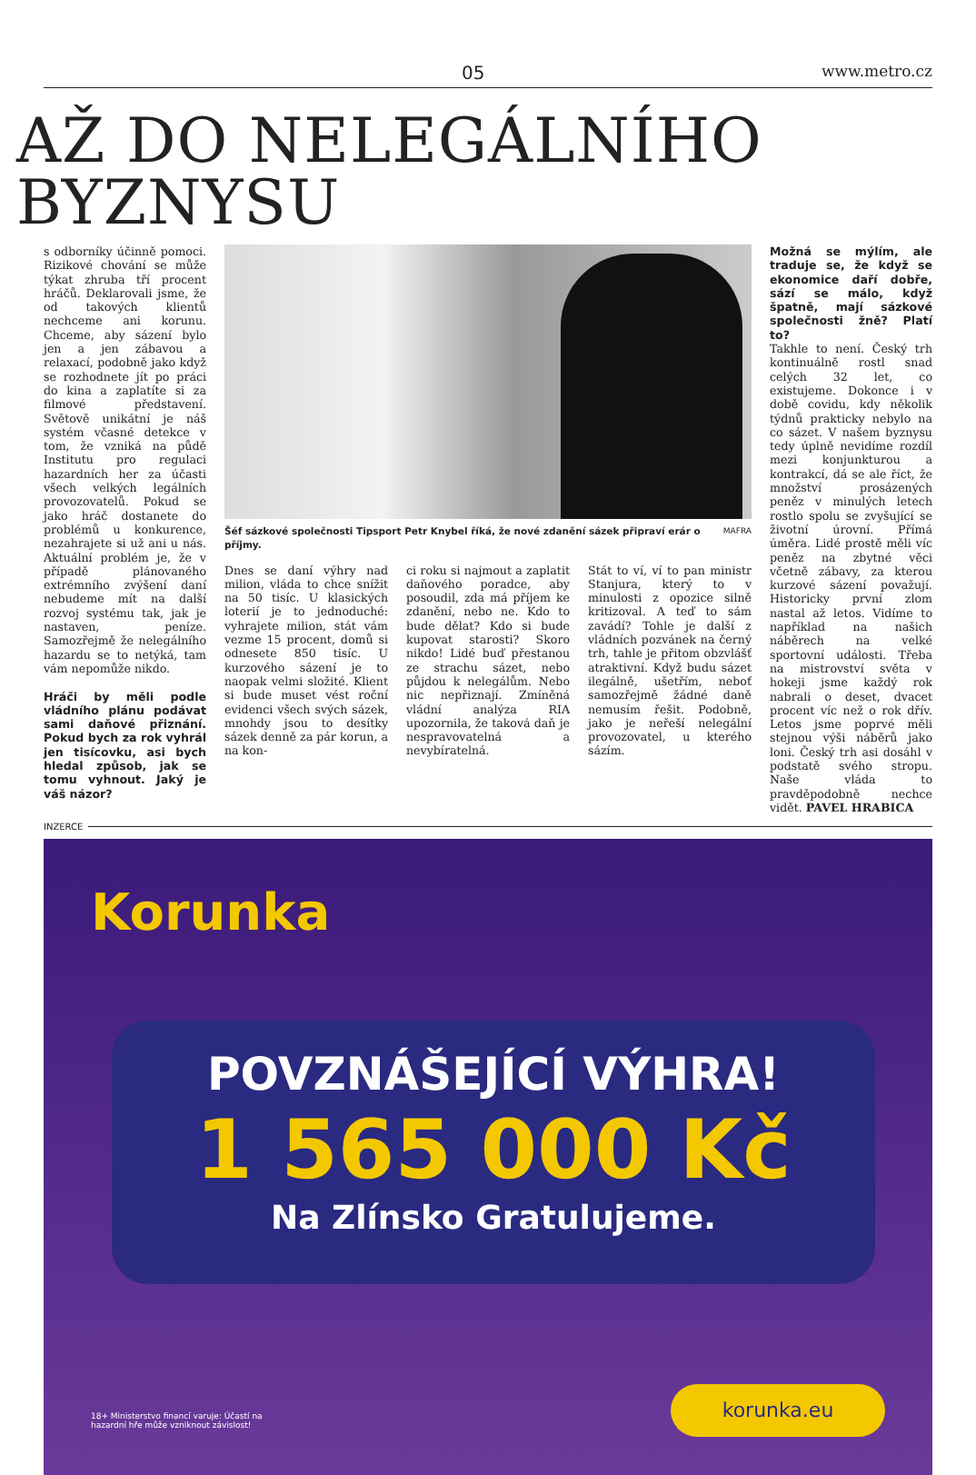05 www.metro.cz
AŽ DO NELEGÁLNÍHO BYZNYSU
s odborníky účinně pomoci. Rizikové chování se může týkat zhruba tří procent hráčů. Deklarovali jsme, že od takových klientů nechceme ani korunu. Chceme, aby sázení bylo jen a jen zábavou a relaxací, podobně jako když se rozhodnete jít po práci do kina a zaplatíte si za filmové představení. Světově unikátní je náš systém včasné detekce v tom, že vzniká na půdě Institutu pro regulaci hazardních her za účasti všech velkých legálních provozovatelů. Pokud se jako hráč dostanete do problémů u konkurence, nezahrajete si už ani u nás. Aktuální problém je, že v případě plánovaného extrémního zvýšení daní nebudeme mít na další rozvoj systému tak, jak je nastaven, peníze. Samozřejmě že nelegálního hazardu se to netýká, tam vám nepomůže nikdo.
Hráči by měli podle vládního plánu podávat sami daňové přiznání. Pokud bych za rok vyhrál jen tisícovku, asi bych hledal způsob, jak se tomu vyhnout. Jaký je váš názor?
Šéf sázkové společnosti Tipsport Petr Knybel říká, že nové zdanění sázek připraví erár o příjmy. MAFRA
Dnes se daní výhry nad milion, vláda to chce snížit na 50 tisíc. U klasických loterií je to jednoduché: vyhrajete milion, stát vám vezme 15 procent, domů si odnesete 850 tisíc. U kurzového sázení je to naopak velmi složité. Klient si bude muset vést roční evidenci všech svých sázek, mnohdy jsou to desítky sázek denně za pár korun, a na kon-
ci roku si najmout a zaplatit daňového poradce, aby posoudil, zda má příjem ke zdanění, nebo ne. Kdo to bude dělat? Kdo si bude kupovat starosti? Skoro nikdo! Lidé buď přestanou ze strachu sázet, nebo půjdou k nelegálům. Nebo nic nepřiznají. Zmíněná vládní analýza RIA upozornila, že taková daň je nespravovatelná a nevybíratelná.
Stát to ví, ví to pan ministr Stanjura, který to v minulosti z opozice silně kritizoval. A teď to sám zavádí? Tohle je další z vládních pozvánek na černý trh, tahle je přitom obzvlášť atraktivní. Když budu sázet ilegálně, ušetřím, neboť samozřejmě žádné daně nemusím řešit. Podobně, jako je neřeší nelegální provozovatel, u kterého sázím.
Možná se mýlím, ale traduje se, že když se ekonomice daří dobře, sází se málo, když špatně, mají sázkové společnosti žně? Platí to?
Takhle to není. Český trh kontinuálně rostl snad celých 32 let, co existujeme. Dokonce i v době covidu, kdy několik týdnů prakticky nebylo na co sázet. V našem byznysu tedy úplně nevidíme rozdíl mezi konjunkturou a kontrakcí, dá se ale říct, že množství prosázených peněz v minulých letech rostlo spolu se zvyšující se životní úrovní. Přímá úměra. Lidé prostě měli víc peněz na zbytné věci včetně zábavy, za kterou kurzové sázení považují. Historicky první zlom nastal až letos. Vidíme to například na našich náběrech na velké sportovní události. Třeba na mistrovství světa v hokeji jsme každý rok nabrali o deset, dvacet procent víc než o rok dřív. Letos jsme poprvé měli stejnou výši náběrů jako loni. Český trh asi dosáhl v podstatě svého stropu. Naše vláda to pravděpodobně nechce vidět. PAVEL HRABICA
INZERCE
Korunka
POVZNÁŠEJÍCÍ VÝHRA!
1 565 000 Kč
Na Zlínsko Gratulujeme.
18+ Ministerstvo financí varuje: Účastí na
hazardní hře může vzniknout závislost!
korunka.eu